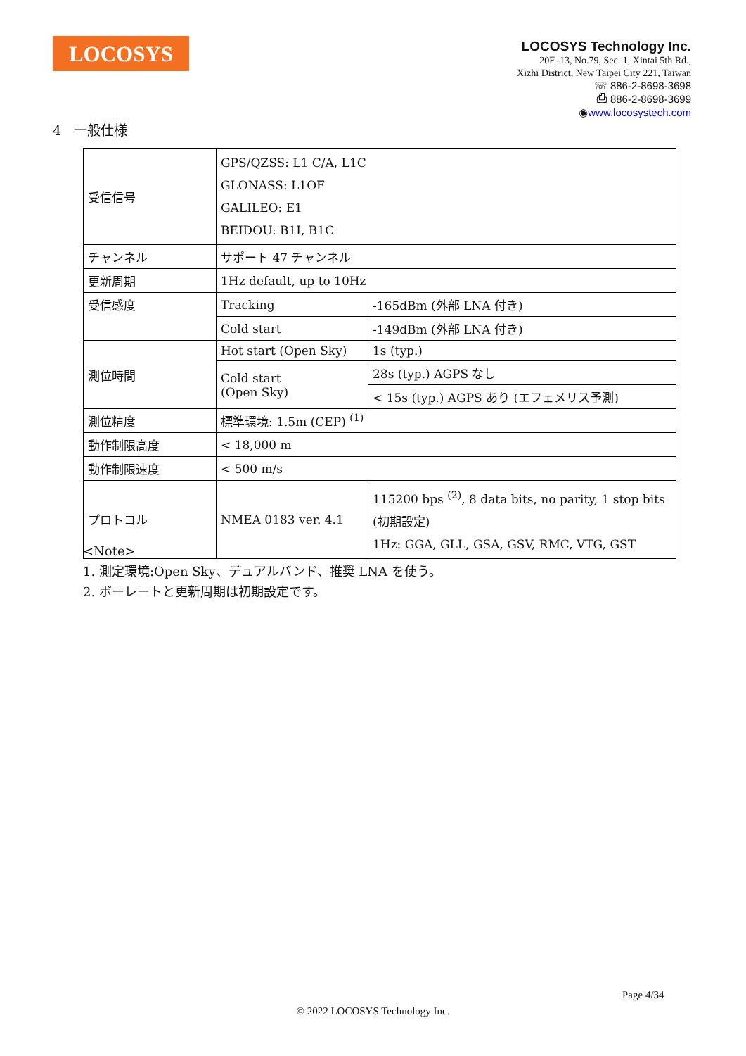LOCOSYS
LOCOSYS Technology Inc.
20F.-13, No.79, Sec. 1, Xintai 5th Rd.,
Xizhi District, New Taipei City 221, Taiwan
☏ 886-2-8698-3698
⎙ 886-2-8698-3699
◉www.locosystech.com
4 一般仕様
| 受信信号 | GPS/QZSS: L1 C/A, L1C GLONASS: L1OF GALILEO: E1 BEIDOU: B1I, B1C | |
| チャンネル | サポート 47 チャンネル | |
| 更新周期 | 1Hz default, up to 10Hz | |
| 受信感度 | Tracking | -165dBm (外部 LNA 付き) |
| | Cold start | -149dBm (外部 LNA 付き) |
| 測位時間 | Hot start (Open Sky) | 1s (typ.) |
| | Cold start (Open Sky) | 28s (typ.) AGPS なし |
| | | < 15s (typ.) AGPS あり (エフェメリス予測) |
| 測位精度 | 標準環境: 1.5m (CEP) <sup>(1)</sup> | |
| 動作制限高度 | < 18,000 m | |
| 動作制限速度 | < 500 m/s | |
| プロトコル | NMEA 0183 ver. 4.1 | 115200 bps <sup>(2)</sup>, 8 data bits, no parity, 1 stop bits (初期設定) 1Hz: GGA, GLL, GSA, GSV, RMC, VTG, GST |
<Note>
1. 測定環境:Open Sky、デュアルバンド、推奨 LNA を使う。
2. ボーレートと更新周期は初期設定です。
Page 4/34
© 2022 LOCOSYS Technology Inc.